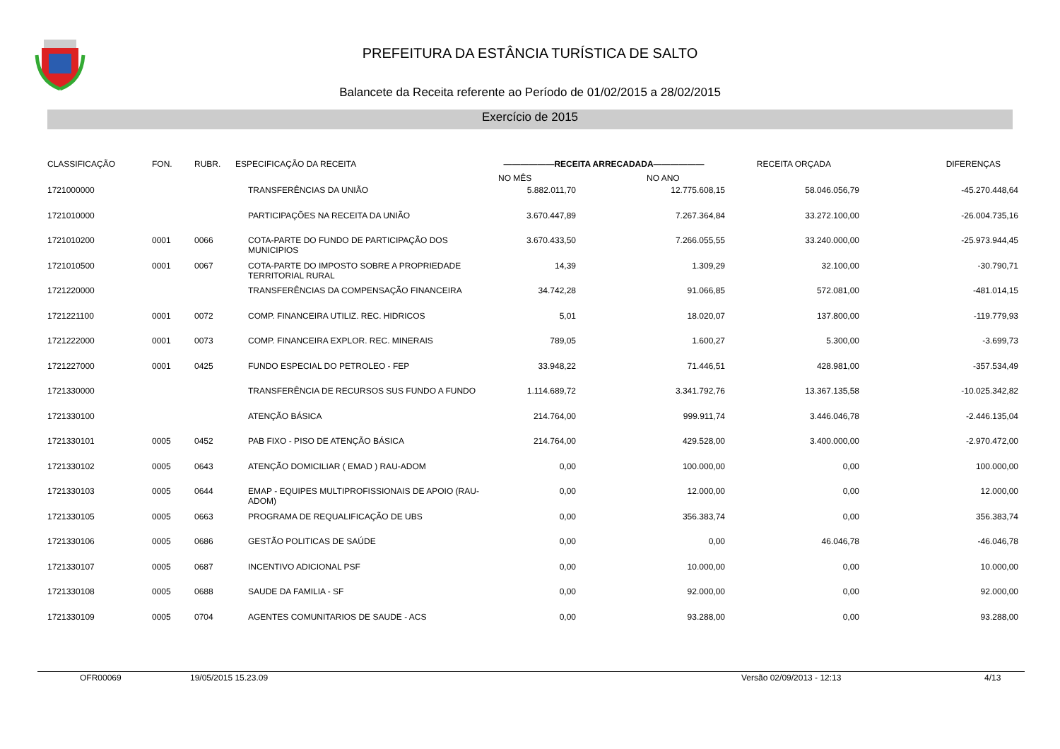PREFEITURA DA ESTÂNCIA TURÍSTICA DE SALTO
Balancete da Receita referente ao Período de 01/02/2015 a 28/02/2015
Exercício de 2015
| CLASSIFICAÇÃO | FON. | RUBR. | ESPECIFICAÇÃO DA RECEITA | ——————RECEITA ARRECADADA—————— | | RECEITA ORÇADA | DIFERENÇAS |
| --- | --- | --- | --- | --- | --- | --- | --- |
| | | | | NO MÊS | NO ANO | | |
| 1721000000 | | | TRANSFERÊNCIAS DA UNIÃO | 5.882.011,70 | 12.775.608,15 | 58.046.056,79 | -45.270.448,64 |
| 1721010000 | | | PARTICIPAÇÕES NA RECEITA DA UNIÃO | 3.670.447,89 | 7.267.364,84 | 33.272.100,00 | -26.004.735,16 |
| 1721010200 | 0001 | 0066 | COTA-PARTE DO FUNDO DE PARTICIPAÇÃO DOS MUNICIPIOS | 3.670.433,50 | 7.266.055,55 | 33.240.000,00 | -25.973.944,45 |
| 1721010500 | 0001 | 0067 | COTA-PARTE DO IMPOSTO SOBRE A PROPRIEDADE TERRITORIAL RURAL | 14,39 | 1.309,29 | 32.100,00 | -30.790,71 |
| 1721220000 | | | TRANSFERÊNCIAS DA COMPENSAÇÃO FINANCEIRA | 34.742,28 | 91.066,85 | 572.081,00 | -481.014,15 |
| 1721221100 | 0001 | 0072 | COMP. FINANCEIRA UTILIZ. REC. HIDRICOS | 5,01 | 18.020,07 | 137.800,00 | -119.779,93 |
| 1721222000 | 0001 | 0073 | COMP. FINANCEIRA EXPLOR. REC. MINERAIS | 789,05 | 1.600,27 | 5.300,00 | -3.699,73 |
| 1721227000 | 0001 | 0425 | FUNDO ESPECIAL DO PETROLEO - FEP | 33.948,22 | 71.446,51 | 428.981,00 | -357.534,49 |
| 1721330000 | | | TRANSFERÊNCIA DE RECURSOS SUS FUNDO A FUNDO | 1.114.689,72 | 3.341.792,76 | 13.367.135,58 | -10.025.342,82 |
| 1721330100 | | | ATENÇÃO BÁSICA | 214.764,00 | 999.911,74 | 3.446.046,78 | -2.446.135,04 |
| 1721330101 | 0005 | 0452 | PAB FIXO - PISO DE ATENÇÃO BÁSICA | 214.764,00 | 429.528,00 | 3.400.000,00 | -2.970.472,00 |
| 1721330102 | 0005 | 0643 | ATENÇÃO DOMICILIAR ( EMAD ) RAU-ADOM | 0,00 | 100.000,00 | 0,00 | 100.000,00 |
| 1721330103 | 0005 | 0644 | EMAP - EQUIPES MULTIPROFISSIONAIS DE APOIO (RAU-ADOM) | 0,00 | 12.000,00 | 0,00 | 12.000,00 |
| 1721330105 | 0005 | 0663 | PROGRAMA DE REQUALIFICAÇÃO DE UBS | 0,00 | 356.383,74 | 0,00 | 356.383,74 |
| 1721330106 | 0005 | 0686 | GESTÃO POLITICAS DE SAÚDE | 0,00 | 0,00 | 46.046,78 | -46.046,78 |
| 1721330107 | 0005 | 0687 | INCENTIVO ADICIONAL PSF | 0,00 | 10.000,00 | 0,00 | 10.000,00 |
| 1721330108 | 0005 | 0688 | SAUDE DA FAMILIA - SF | 0,00 | 92.000,00 | 0,00 | 92.000,00 |
| 1721330109 | 0005 | 0704 | AGENTES COMUNITARIOS DE SAUDE - ACS | 0,00 | 93.288,00 | 0,00 | 93.288,00 |
OFR00069 19/05/2015 15.23.09 Versão 02/09/2013 - 12:13 4/13